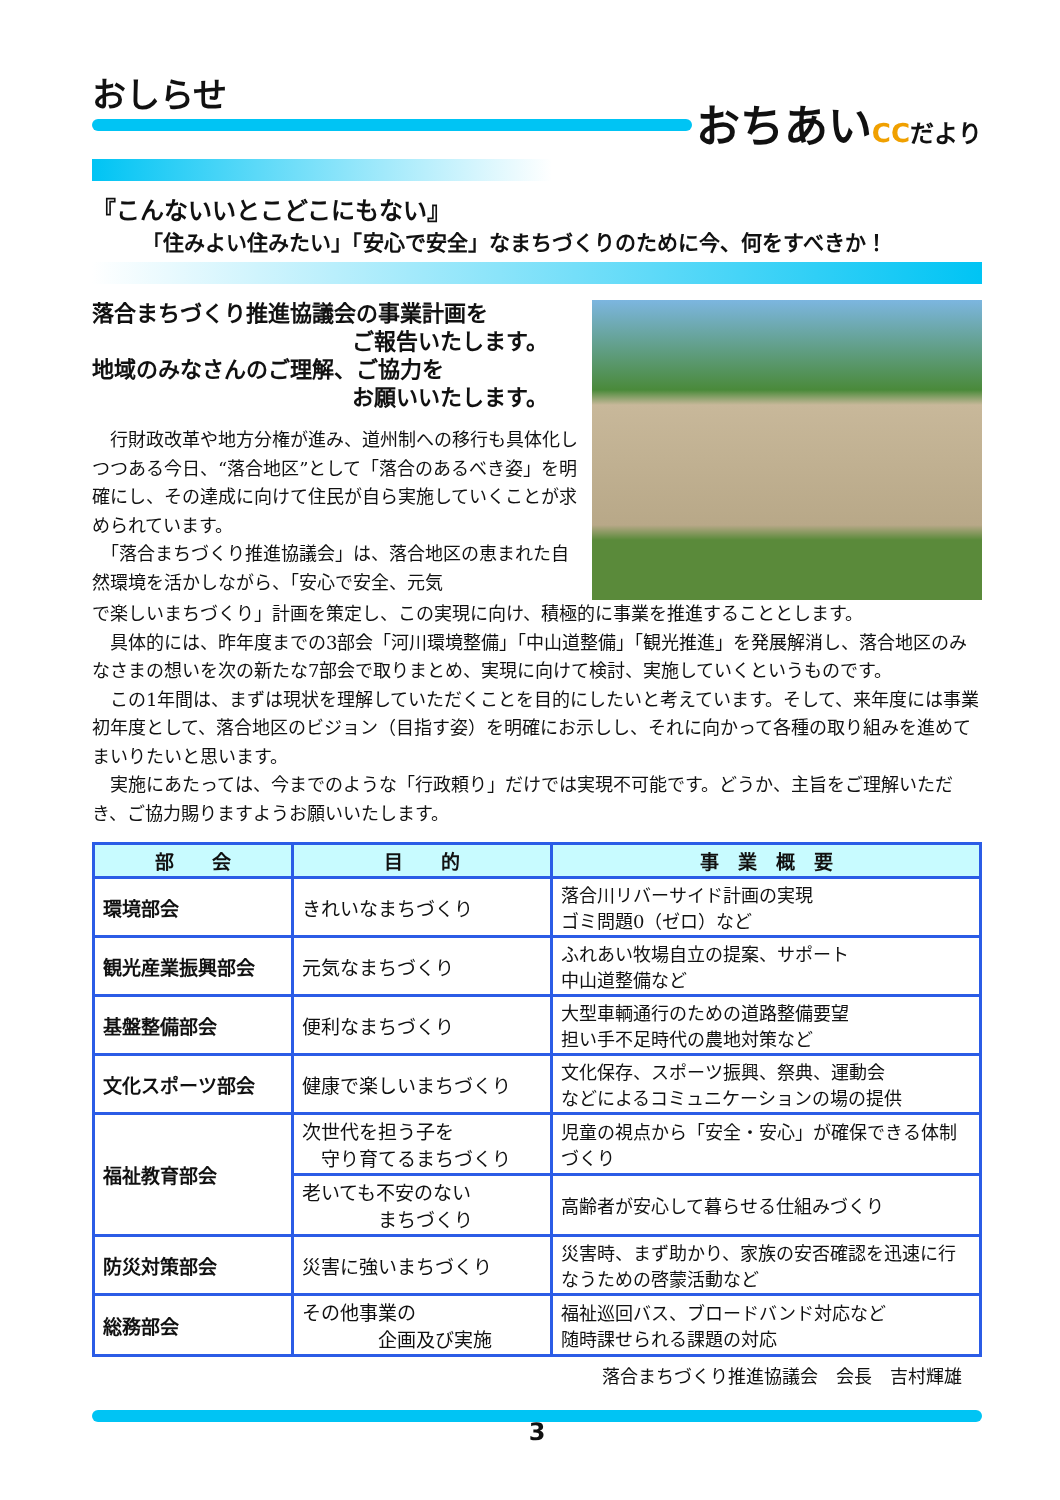おしらせ
おちあいCC だより
『こんないいとこどこにもない』
「住みよい住みたい」「安心で安全」なまちづくりのために今、何をすべきか！
落合まちづくり推進協議会の事業計画を
ご報告いたします。
地域のみなさんのご理解、ご協力を
お願いいたします。
　行財政改革や地方分権が進み、道州制への移行も具体化しつつある今日、“落合地区”として「落合のあるべき姿」を明確にし、その達成に向けて住民が自ら実施していくことが求められています。
　「落合まちづくり推進協議会」は、落合地区の恵まれた自然環境を活かしながら、「安心で安全、元気
で楽しいまちづくり」計画を策定し、この実現に向け、積極的に事業を推進することとします。
　具体的には、昨年度までの3部会「河川環境整備」「中山道整備」「観光推進」を発展解消し、落合地区のみなさまの想いを次の新たな7部会で取りまとめ、実現に向けて検討、実施していくというものです。
　この1年間は、まずは現状を理解していただくことを目的にしたいと考えています。そして、来年度には事業初年度として、落合地区のビジョン（目指す姿）を明確にお示しし、それに向かって各種の取り組みを進めてまいりたいと思います。
　実施にあたっては、今までのような「行政頼り」だけでは実現不可能です。どうか、主旨をご理解いただき、ご協力賜りますようお願いいたします。
| 部 会 | 目 的 | 事 業 概 要 |
| --- | --- | --- |
| 環境部会 | きれいなまちづくり | 落合川リバーサイド計画の実現 ゴミ問題0（ゼロ）など |
| 観光産業振興部会 | 元気なまちづくり | ふれあい牧場自立の提案、サポート 中山道整備など |
| 基盤整備部会 | 便利なまちづくり | 大型車輌通行のための道路整備要望 担い手不足時代の農地対策など |
| 文化スポーツ部会 | 健康で楽しいまちづくり | 文化保存、スポーツ振興、祭典、運動会 などによるコミュニケーションの場の提供 |
| 福祉教育部会 | 次世代を担う子を 守り育てるまちづくり | 児童の視点から「安全・安心」が確保できる体制づくり |
| | 老いても不安のない まちづくり | 高齢者が安心して暮らせる仕組みづくり |
| 防災対策部会 | 災害に強いまちづくり | 災害時、まず助かり、家族の安否確認を迅速に行なうための啓蒙活動など |
| 総務部会 | その他事業の 企画及び実施 | 福祉巡回バス、ブロードバンド対応など 随時課せられる課題の対応 |
落合まちづくり推進協議会　会長　吉村輝雄
3